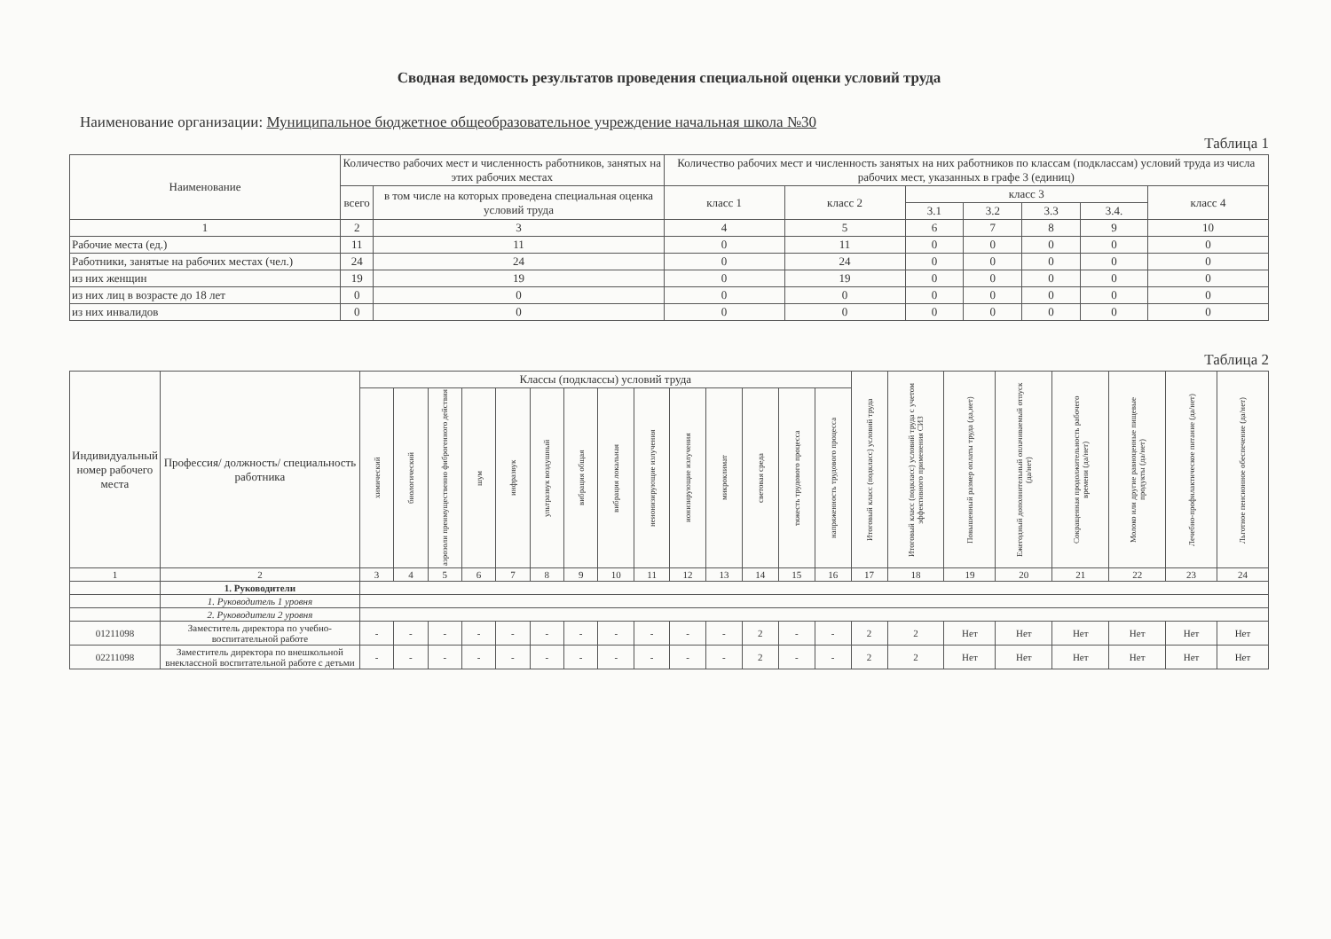Сводная ведомость результатов проведения специальной оценки условий труда
Наименование организации: Муниципальное бюджетное общеобразовательное учреждение начальная школа №30
Таблица 1
| Наименование | Количество рабочих мест и численность работников, занятых на этих рабочих местах | | Количество рабочих мест и численность занятых на них работников по классам (подклассам) условий труда из числа рабочих мест, указанных в графе 3 (единиц) | | | | | | |
| --- | --- | --- | --- | --- | --- | --- | --- | --- | --- |
| | всего | в том числе на которых проведена специальная оценка условий труда | класс 1 | класс 2 | класс 3 | | | | класс 4 |
| | | | | | 3.1 | 3.2 | 3.3 | 3.4. | |
| 1 | 2 | 3 | 4 | 5 | 6 | 7 | 8 | 9 | 10 |
| Рабочие места (ед.) | 11 | 11 | 0 | 11 | 0 | 0 | 0 | 0 | 0 |
| Работники, занятые на рабочих местах (чел.) | 24 | 24 | 0 | 24 | 0 | 0 | 0 | 0 | 0 |
| из них женщин | 19 | 19 | 0 | 19 | 0 | 0 | 0 | 0 | 0 |
| из них лиц в возрасте до 18 лет | 0 | 0 | 0 | 0 | 0 | 0 | 0 | 0 | 0 |
| из них инвалидов | 0 | 0 | 0 | 0 | 0 | 0 | 0 | 0 | 0 |
Таблица 2
| Индивидуальный номер рабочего места | Профессия/ должность/ специальность работника | Классы (подклассы) условий труда | | | | | | | | | | | | | | Итоговый класс (подкласс) условий труда | Итоговый класс (подкласс) условий труда с учетом эффективного применения СИЗ | Повышенный размер оплаты труда (да,нет) | Ежегодный дополнительный оплачиваемый отпуск (да/нет) | Сокращенная продолжительность рабочего времени (да/нет) | Молоко или другие равноценные пищевые продукты (да/нет) | Лечебно-профилактическое питание (да/нет) | Льготное пенсионное обеспечение (да/нет) |
| --- | --- | --- | --- | --- | --- | --- | --- | --- | --- | --- | --- | --- | --- | --- | --- | --- | --- | --- | --- | --- | --- | --- | --- |
| | | химический | биологический | аэрозоли преимущественно фиброгенного действия | шум | инфразвук | ультразвук воздушный | вибрация общая | вибрация локальная | неионизирующие излучения | ионизирующие излучения | микроклимат | световая среда | тяжесть трудового процесса | напряженность трудового процесса | | | | | | | | |
| 1 | 2 | 3 | 4 | 5 | 6 | 7 | 8 | 9 | 10 | 11 | 12 | 13 | 14 | 15 | 16 | 17 | 18 | 19 | 20 | 21 | 22 | 23 | 24 |
| | 1. Руководители | | | | | | | | | | | | | | | | | | | | | | |
| | 1. Руководитель 1 уровня | | | | | | | | | | | | | | | | | | | | | | |
| | 2. Руководители 2 уровня | | | | | | | | | | | | | | | | | | | | | | |
| 01211098 | Заместитель директора по учебно-воспитательной работе | - | - | - | - | - | - | - | - | - | - | - | 2 | - | - | 2 | 2 | Нет | Нет | Нет | Нет | Нет | Нет |
| 02211098 | Заместитель директора по внешкольной внеклассной воспитательной работе с детьми | - | - | - | - | - | - | - | - | - | - | - | 2 | - | - | 2 | 2 | Нет | Нет | Нет | Нет | Нет | Нет |